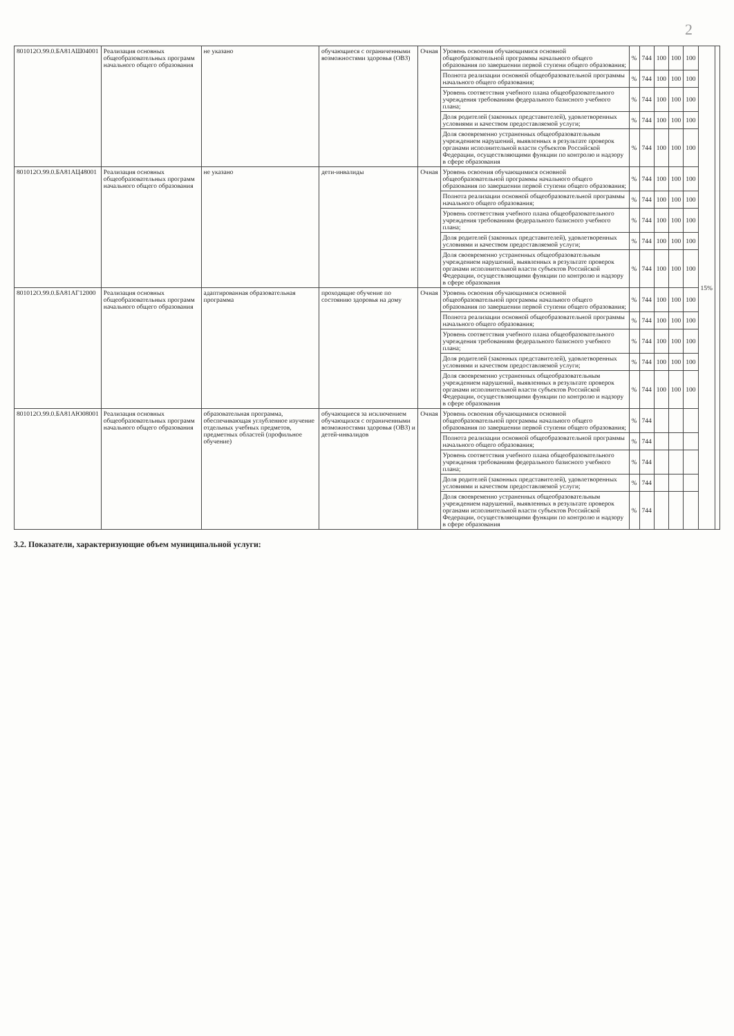2
| 801012О.99.0.БА81АШ04001 | Реализация основных общеобразовательных программ начального общего образования | не указано | обучающиеся с ограниченными возможностями здоровья (ОВЗ) | Очная | Уровень освоения обучающимися основной общеобразовательной программы начального общего образования по завершении первой ступени общего образования; | % | 744 | 100 | 100 | 100 | 15% | |
| | | | | | Полнота реализации основной общеобразовательной программы начального общего образования; | % | 744 | 100 | 100 | 100 | | |
| | | | | | Уровень соответствия учебного плана общеобразовательного учреждения требованиям федерального базисного учебного плана; | % | 744 | 100 | 100 | 100 | | |
| | | | | | Доля родителей (законных представителей), удовлетворенных условиями и качеством предоставляемой услуги; | % | 744 | 100 | 100 | 100 | | |
| | | | | | Доля своевременно устраненных общеобразовательным учреждением нарушений, выявленных в результате проверок органами исполнительной власти субъектов Российской Федерации, осуществляющими функции по контролю и надзору в сфере образования | % | 744 | 100 | 100 | 100 | | |
| 801012О.99.0.БА81АЦ48001 | Реализация основных общеобразовательных программ начального общего образования | не указано | дети-инвалиды | Очная | Уровень освоения обучающимися основной общеобразовательной программы начального общего образования по завершении первой ступени общего образования; | % | 744 | 100 | 100 | 100 | | |
| | | | | | Полнота реализации основной общеобразовательной программы начального общего образования; | % | 744 | 100 | 100 | 100 | | |
| | | | | | Уровень соответствия учебного плана общеобразовательного учреждения требованиям федерального базисного учебного плана; | % | 744 | 100 | 100 | 100 | | |
| | | | | | Доля родителей (законных представителей), удовлетворенных условиями и качеством предоставляемой услуги; | % | 744 | 100 | 100 | 100 | | |
| | | | | | Доля своевременно устраненных общеобразовательным учреждением нарушений, выявленных в результате проверок органами исполнительной власти субъектов Российской Федерации, осуществляющими функции по контролю и надзору в сфере образования | % | 744 | 100 | 100 | 100 | | |
| 801012О.99.0.БА81АГ12000 | Реализация основных общеобразовательных программ начального общего образования | адаптированная образовательная программа | проходящие обучение по состоянию здоровья на дому | Очная | Уровень освоения обучающимися основной общеобразовательной программы начального общего образования по завершении первой ступени общего образования; | % | 744 | 100 | 100 | 100 | | |
| | | | | | Полнота реализации основной общеобразовательной программы начального общего образования; | % | 744 | 100 | 100 | 100 | | |
| | | | | | Уровень соответствия учебного плана общеобразовательного учреждения требованиям федерального базисного учебного плана; | % | 744 | 100 | 100 | 100 | | |
| | | | | | Доля родителей (законных представителей), удовлетворенных условиями и качеством предоставляемой услуги; | % | 744 | 100 | 100 | 100 | | |
| | | | | | Доля своевременно устраненных общеобразовательным учреждением нарушений, выявленных в результате проверок органами исполнительной власти субъектов Российской Федерации, осуществляющими функции по контролю и надзору в сфере образования | % | 744 | 100 | 100 | 100 | | |
| 801012О.99.0.БА81АЮ08001 | Реализация основных общеобразовательных программ начального общего образования | образовательная программа, обеспечивающая углубленное изучение отдельных учебных предметов, предметных областей (профильное обучение) | обучающиеся за исключением обучающихся с ограниченными возможностями здоровья (ОВЗ) и детей-инвалидов | Очная | Уровень освоения обучающимися основной общеобразовательной программы начального общего образования по завершении первой ступени общего образования; | % | 744 | | | | | |
| | | | | | Полнота реализации основной общеобразовательной программы начального общего образования; | % | 744 | | | | | |
| | | | | | Уровень соответствия учебного плана общеобразовательного учреждения требованиям федерального базисного учебного плана; | % | 744 | | | | | |
| | | | | | Доля родителей (законных представителей), удовлетворенных условиями и качеством предоставляемой услуги; | % | 744 | | | | | |
| | | | | | Доля своевременно устраненных общеобразовательным учреждением нарушений, выявленных в результате проверок органами исполнительной власти субъектов Российской Федерации, осуществляющими функции по контролю и надзору в сфере образования | % | 744 | | | | | |
3.2. Показатели, характеризующие объем муниципальной услуги: